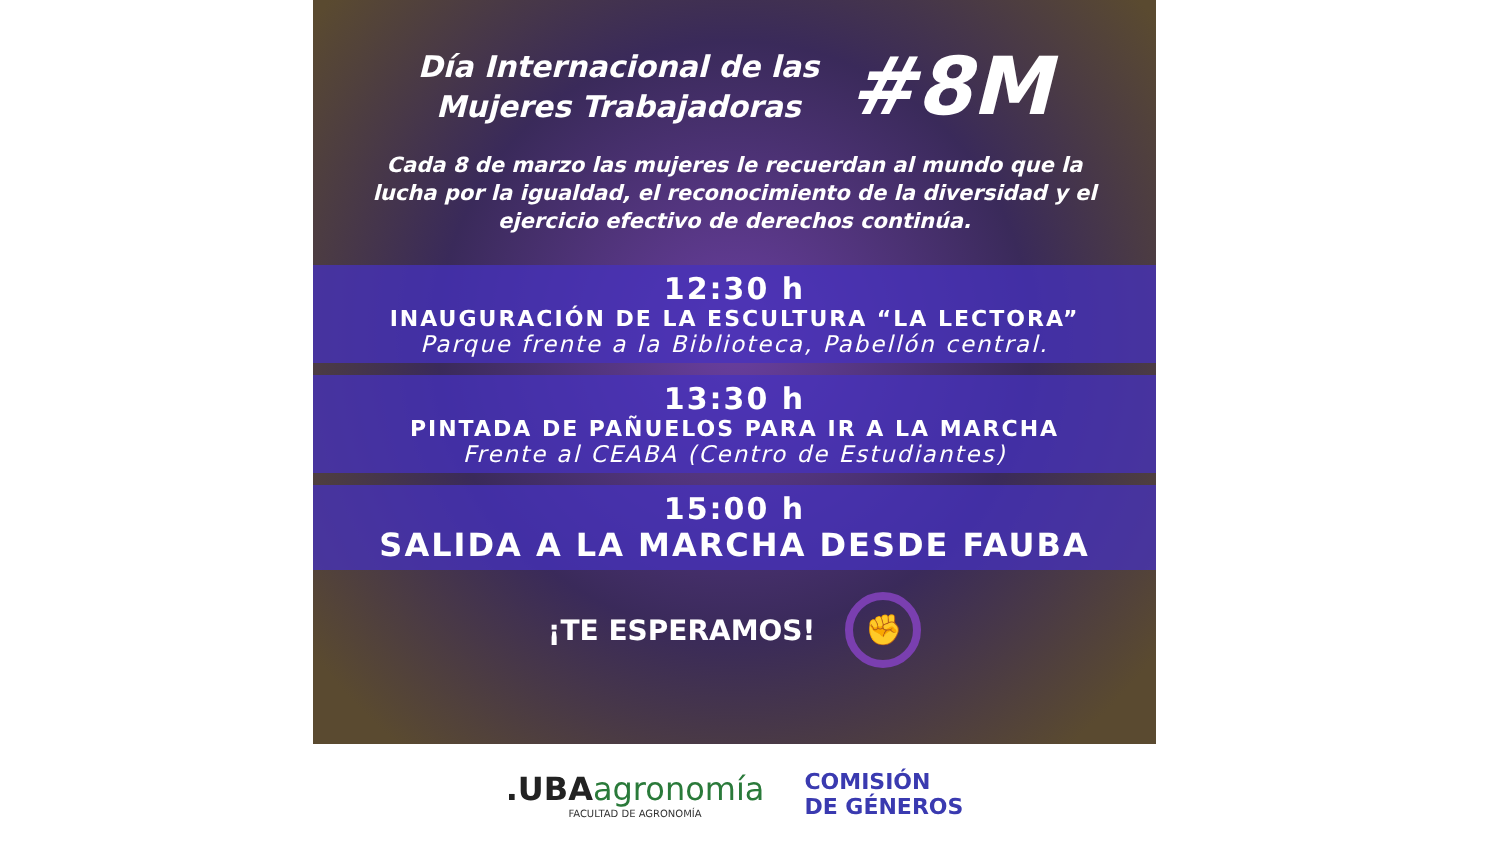Día Internacional de las
Mujeres Trabajadoras
#8M
Cada 8 de marzo las mujeres le recuerdan al mundo que la lucha por la igualdad, el reconocimiento de la diversidad y el ejercicio efectivo de derechos continúa.
12:30 h
INAUGURACIÓN DE LA ESCULTURA “LA LECTORA”
Parque frente a la Biblioteca, Pabellón central.
13:30 h
PINTADA DE PAÑUELOS PARA IR A LA MARCHA
Frente al CEABA (Centro de Estudiantes)
15:00 h
SALIDA A LA MARCHA DESDE FAUBA
¡TE ESPERAMOS!
✊
.UBA agronomía
FACULTAD DE AGRONOMÍA
COMISIÓN
DE GÉNEROS